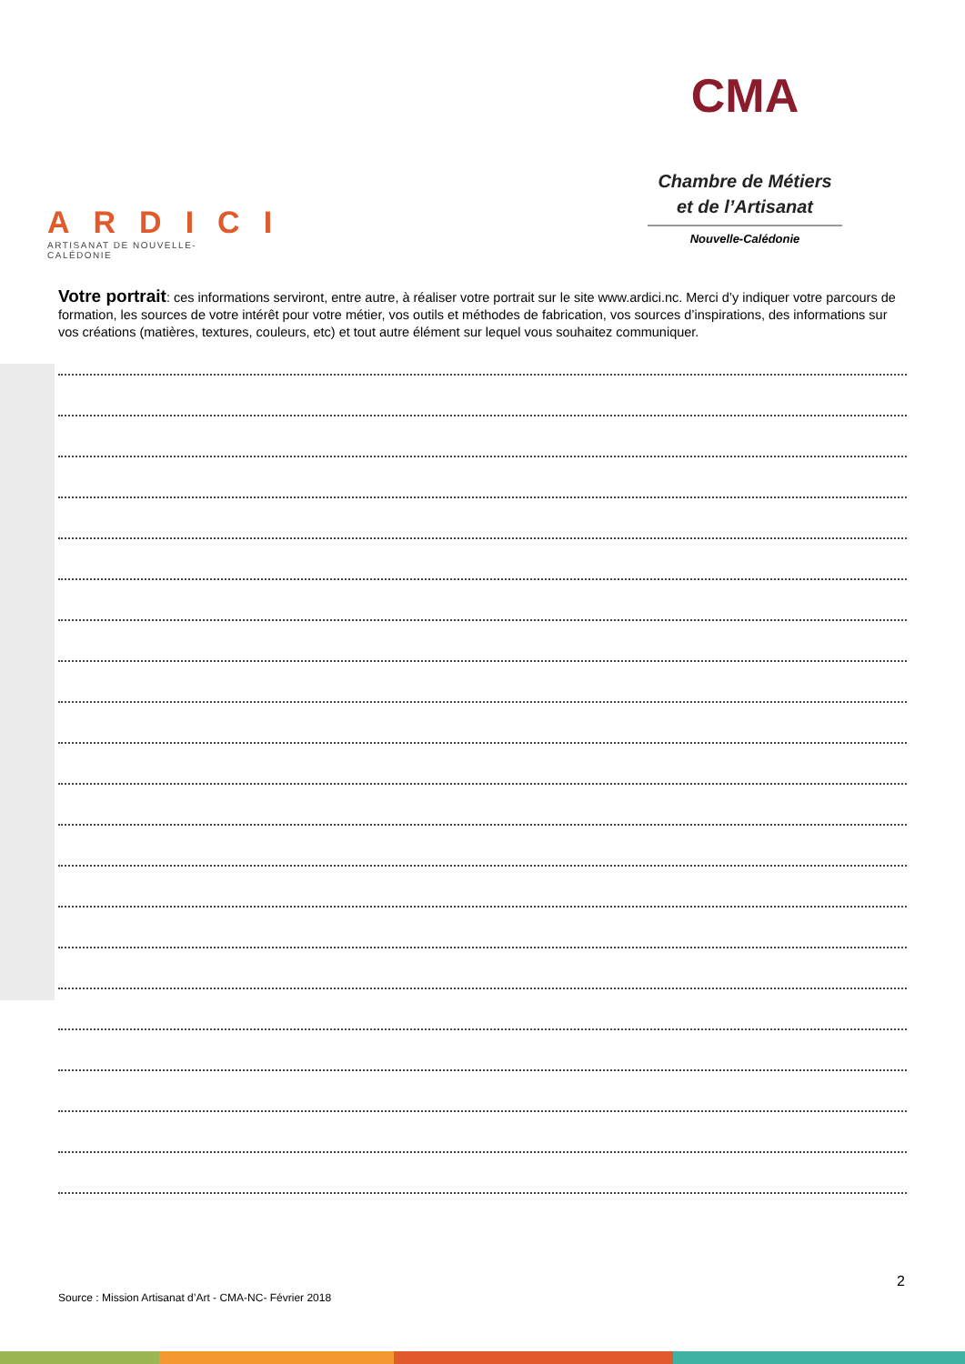ARDICI
ARTISANAT DE NOUVELLE-CALÉDONIE
CMA
Chambre de Métiers
et de l’Artisanat
Nouvelle-Calédonie
Votre portrait: ces informations serviront, entre autre, à réaliser votre portrait sur le site www.ardici.nc. Merci d’y indiquer votre parcours de formation, les sources de votre intérêt pour votre métier, vos outils et méthodes de fabrication, vos sources d’inspirations, des informations sur vos créations (matières, textures, couleurs, etc) et tout autre élément sur lequel vous souhaitez communiquer.
2
Source : Mission Artisanat d’Art - CMA-NC- Février 2018